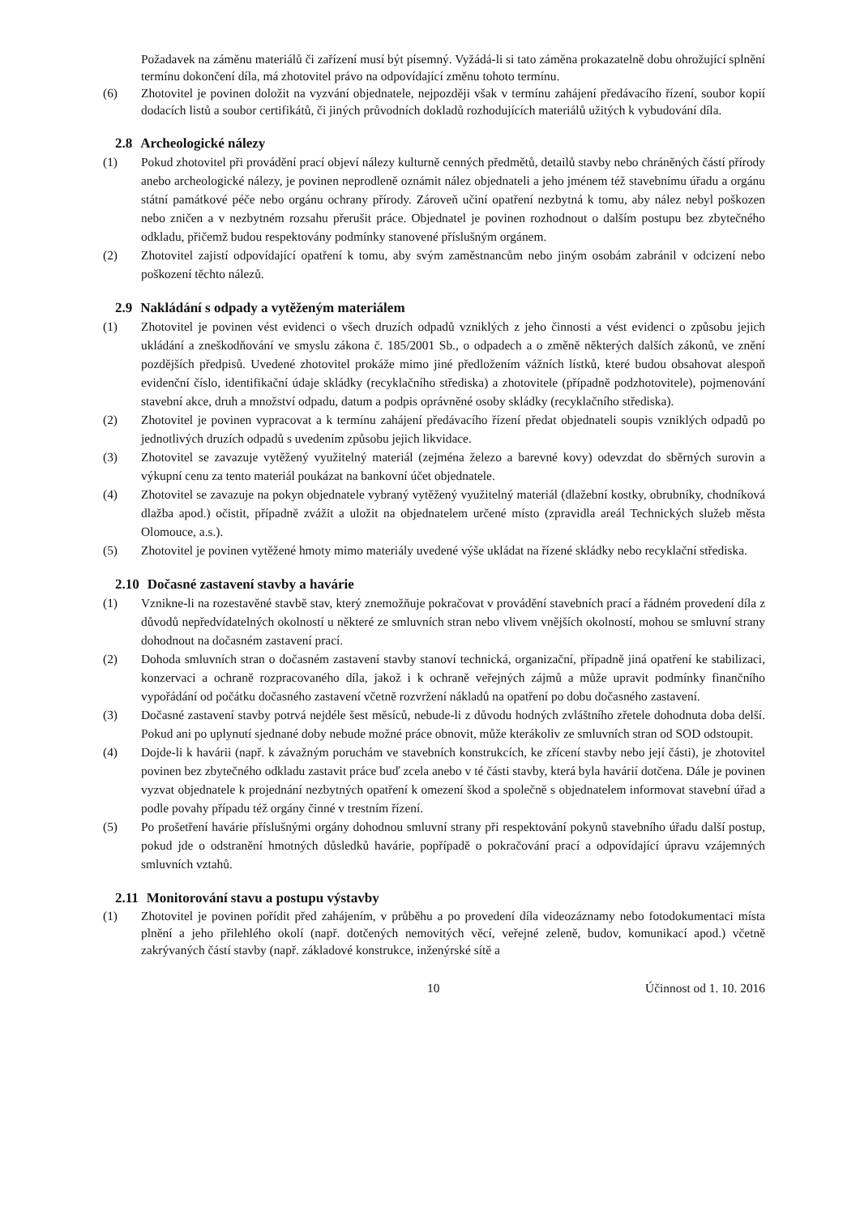Požadavek na záměnu materiálů či zařízení musí být písemný. Vyžádá-li si tato záměna prokazatelně dobu ohrožující splnění termínu dokončení díla, má zhotovitel právo na odpovídající změnu tohoto termínu.
(6) Zhotovitel je povinen doložit na vyzvání objednatele, nejpozději však v termínu zahájení předávacího řízení, soubor kopií dodacích listů a soubor certifikátů, či jiných průvodních dokladů rozhodujících materiálů užitých k vybudování díla.
2.8 Archeologické nálezy
(1) Pokud zhotovitel při provádění prací objeví nálezy kulturně cenných předmětů, detailů stavby nebo chráněných částí přírody anebo archeologické nálezy, je povinen neprodleně oznámit nález objednateli a jeho jménem též stavebnímu úřadu a orgánu státní památkové péče nebo orgánu ochrany přírody. Zároveň učiní opatření nezbytná k tomu, aby nález nebyl poškozen nebo zničen a v nezbytném rozsahu přerušit práce. Objednatel je povinen rozhodnout o dalším postupu bez zbytečného odkladu, přičemž budou respektovány podmínky stanovené příslušným orgánem.
(2) Zhotovitel zajistí odpovídající opatření k tomu, aby svým zaměstnancům nebo jiným osobám zabránil v odcizení nebo poškození těchto nálezů.
2.9 Nakládání s odpady a vytěženým materiálem
(1) Zhotovitel je povinen vést evidenci o všech druzích odpadů vzniklých z jeho činnosti a vést evidenci o způsobu jejich ukládání a zneškodňování ve smyslu zákona č. 185/2001 Sb., o odpadech a o změně některých dalších zákonů, ve znění pozdějších předpisů. Uvedené zhotovitel prokáže mimo jiné předložením vážních lístků, které budou obsahovat alespoň evidenční číslo, identifikační údaje skládky (recyklačního střediska) a zhotovitele (případně podzhotovitele), pojmenování stavební akce, druh a množství odpadu, datum a podpis oprávněné osoby skládky (recyklačního střediska).
(2) Zhotovitel je povinen vypracovat a k termínu zahájení předávacího řízení předat objednateli soupis vzniklých odpadů po jednotlivých druzích odpadů s uvedením způsobu jejich likvidace.
(3) Zhotovitel se zavazuje vytěžený využitelný materiál (zejména železo a barevné kovy) odevzdat do sběrných surovin a výkupní cenu za tento materiál poukázat na bankovní účet objednatele.
(4) Zhotovitel se zavazuje na pokyn objednatele vybraný vytěžený využitelný materiál (dlažební kostky, obrubníky, chodníková dlažba apod.) očistit, případně zvážit a uložit na objednatelem určené místo (zpravidla areál Technických služeb města Olomouce, a.s.).
(5) Zhotovitel je povinen vytěžené hmoty mimo materiály uvedené výše ukládat na řízené skládky nebo recyklační střediska.
2.10 Dočasné zastavení stavby a havárie
(1) Vznikne-li na rozestavěné stavbě stav, který znemožňuje pokračovat v provádění stavebních prací a řádném provedení díla z důvodů nepředvídatelných okolností u některé ze smluvních stran nebo vlivem vnějších okolností, mohou se smluvní strany dohodnout na dočasném zastavení prací.
(2) Dohoda smluvních stran o dočasném zastavení stavby stanoví technická, organizační, případně jiná opatření ke stabilizaci, konzervaci a ochraně rozpracovaného díla, jakož i k ochraně veřejných zájmů a může upravit podmínky finančního vypořádání od počátku dočasného zastavení včetně rozvržení nákladů na opatření po dobu dočasného zastavení.
(3) Dočasné zastavení stavby potrvá nejdéle šest měsíců, nebude-li z důvodu hodných zvláštního zřetele dohodnuta doba delší. Pokud ani po uplynutí sjednané doby nebude možné práce obnovit, může kterákoliv ze smluvních stran od SOD odstoupit.
(4) Dojde-li k havárii (např. k závažným poruchám ve stavebních konstrukcích, ke zřícení stavby nebo její části), je zhotovitel povinen bez zbytečného odkladu zastavit práce buď zcela anebo v té části stavby, která byla havárií dotčena. Dále je povinen vyzvat objednatele k projednání nezbytných opatření k omezení škod a společně s objednatelem informovat stavební úřad a podle povahy případu též orgány činné v trestním řízení.
(5) Po prošetření havárie příslušnými orgány dohodnou smluvní strany při respektování pokynů stavebního úřadu další postup, pokud jde o odstranění hmotných důsledků havárie, popřípadě o pokračování prací a odpovídající úpravu vzájemných smluvních vztahů.
2.11 Monitorování stavu a postupu výstavby
(1) Zhotovitel je povinen pořídit před zahájením, v průběhu a po provedení díla videozáznamy nebo fotodokumentaci místa plnění a jeho přilehlého okolí (např. dotčených nemovitých věcí, veřejné zeleně, budov, komunikací apod.) včetně zakrývaných částí stavby (např. základové konstrukce, inženýrské sítě a
10 Účinnost od 1. 10. 2016